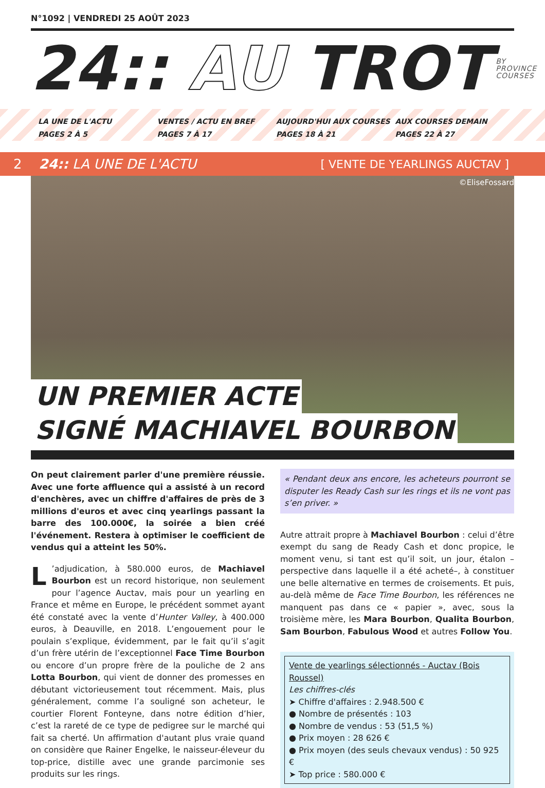N°1092 | VENDREDI 25 AOÛT 2023
24:: AU TROT BY PROVINCE COURSES
LA UNE DE L'ACTU
PAGES 2 À 5
VENTES / ACTU EN BREF
PAGES 7 À 17
AUJOURD'HUI AUX COURSES
PAGES 18 À 21
AUX COURSES DEMAIN
PAGES 22 À 27
2 24:: LA UNE DE L'ACTU [ VENTE DE YEARLINGS AUCTAV ]
©EliseFossard
UN PREMIER ACTE
SIGNÉ MACHIAVEL BOURBON
On peut clairement parler d'une première réussie. Avec une forte affluence qui a assisté à un record d'enchères, avec un chiffre d'affaires de près de 3 millions d'euros et avec cinq yearlings passant la barre des 100.000€, la soirée a bien créé l'événement. Restera à optimiser le coefficient de vendus qui a atteint les 50%.
L’adjudication, à 580.000 euros, de Machiavel Bourbon est un record historique, non seulement pour l’agence Auctav, mais pour un yearling en France et même en Europe, le précédent sommet ayant été constaté avec la vente d’Hunter Valley, à 400.000 euros, à Deauville, en 2018. L’engouement pour le poulain s’explique, évidemment, par le fait qu’il s’agit d’un frère utérin de l’exceptionnel Face Time Bourbon ou encore d’un propre frère de la pouliche de 2 ans Lotta Bourbon, qui vient de donner des promesses en débutant victorieusement tout récemment. Mais, plus généralement, comme l’a souligné son acheteur, le courtier Florent Fonteyne, dans notre édition d’hier, c’est la rareté de ce type de pedigree sur le marché qui fait sa cherté. Un affirmation d'autant plus vraie quand on considère que Rainer Engelke, le naisseur-éleveur du top-price, distille avec une grande parcimonie ses produits sur les rings.
« Pendant deux ans encore, les acheteurs pourront se disputer les Ready Cash sur les rings et ils ne vont pas s’en priver. »
Autre attrait propre à Machiavel Bourbon : celui d’être exempt du sang de Ready Cash et donc propice, le moment venu, si tant est qu’il soit, un jour, étalon –perspective dans laquelle il a été acheté–, à constituer une belle alternative en termes de croisements. Et puis, au-delà même de Face Time Bourbon, les références ne manquent pas dans ce « papier », avec, sous la troisième mère, les Mara Bourbon, Qualita Bourbon, Sam Bourbon, Fabulous Wood et autres Follow You.
Vente de yearlings sélectionnés - Auctav (Bois Roussel)
Les chiffres-clés
➤ Chiffre d'affaires : 2.948.500 €
● Nombre de présentés : 103
● Nombre de vendus : 53 (51,5 %)
● Prix moyen : 28 626 €
● Prix moyen (des seuls chevaux vendus) : 50 925 €
➤ Top price : 580.000 €